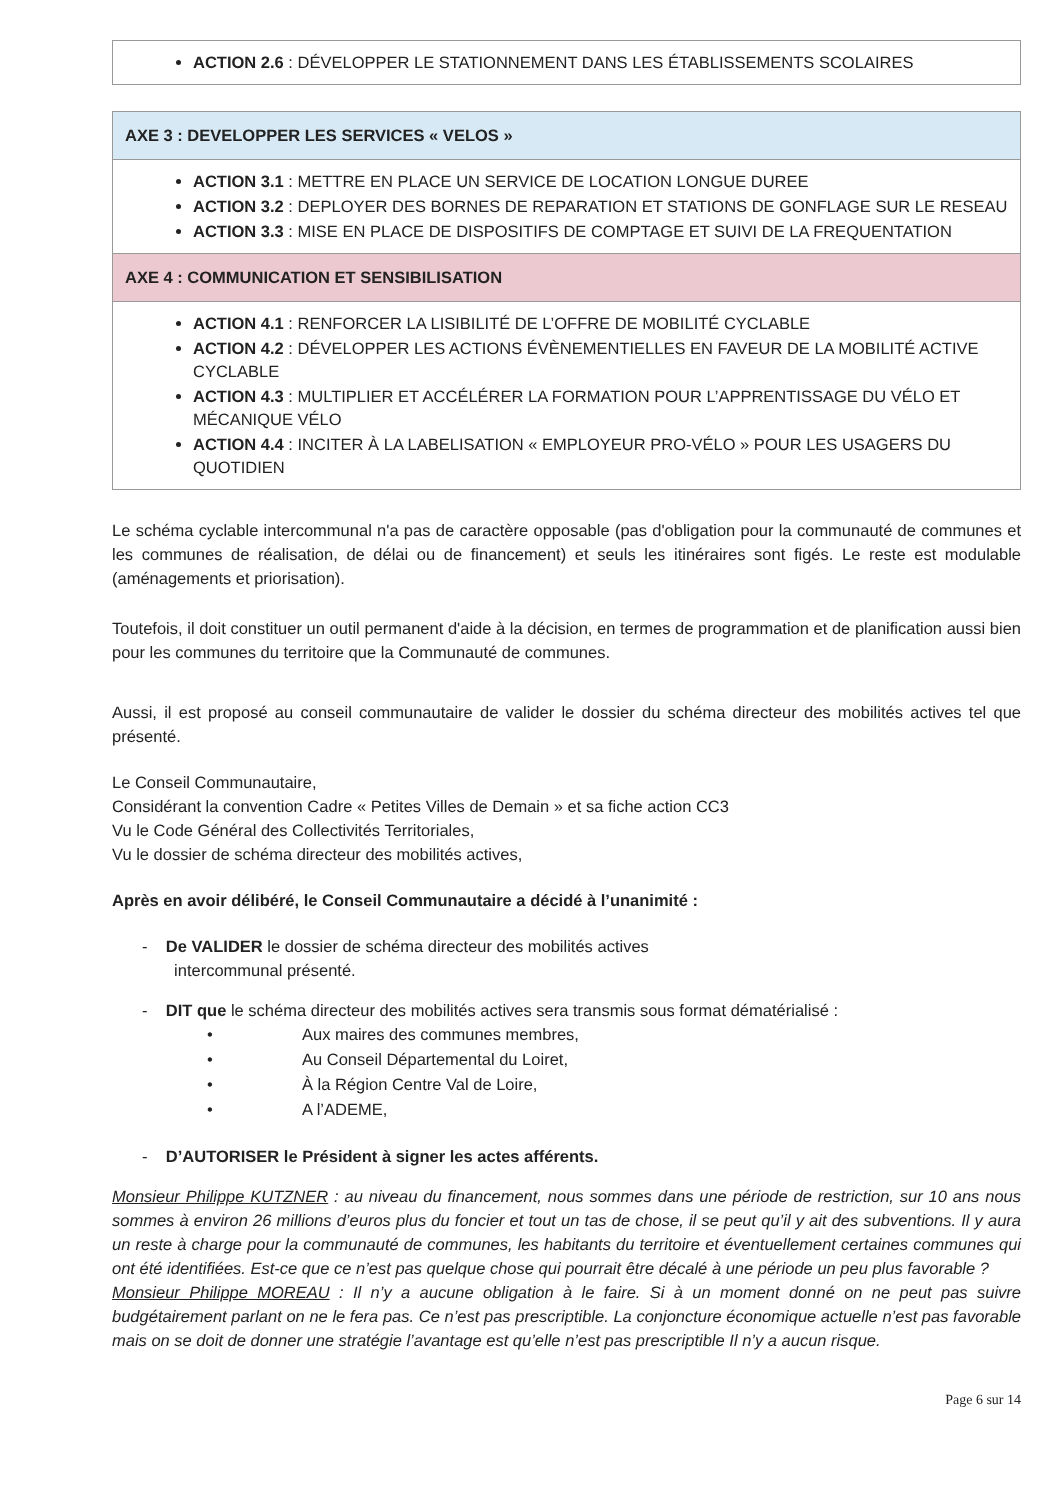ACTION 2.6 : DÉVELOPPER LE STATIONNEMENT DANS LES ÉTABLISSEMENTS SCOLAIRES
AXE 3 : DEVELOPPER LES SERVICES « VELOS »
ACTION 3.1 : METTRE EN PLACE UN SERVICE DE LOCATION LONGUE DUREE
ACTION 3.2 : DEPLOYER DES BORNES DE REPARATION ET STATIONS DE GONFLAGE SUR LE RESEAU
ACTION 3.3 : MISE EN PLACE DE DISPOSITIFS DE COMPTAGE ET SUIVI DE LA FREQUENTATION
AXE 4 : COMMUNICATION ET SENSIBILISATION
ACTION 4.1 : RENFORCER LA LISIBILITÉ DE L’OFFRE DE MOBILITÉ CYCLABLE
ACTION 4.2 : DÉVELOPPER LES ACTIONS ÉVÈNEMENTIELLES EN FAVEUR DE LA MOBILITÉ ACTIVE CYCLABLE
ACTION 4.3 : MULTIPLIER ET ACCÉLÉRER LA FORMATION POUR L’APPRENTISSAGE DU VÉLO ET MÉCANIQUE VÉLO
ACTION 4.4 : INCITER À LA LABELISATION « EMPLOYEUR PRO-VÉLO » POUR LES USAGERS DU QUOTIDIEN
Le schéma cyclable intercommunal n'a pas de caractère opposable (pas d'obligation pour la communauté de communes et les communes de réalisation, de délai ou de financement) et seuls les itinéraires sont figés. Le reste est modulable (aménagements et priorisation).
Toutefois, il doit constituer un outil permanent d'aide à la décision, en termes de programmation et de planification aussi bien pour les communes du territoire que la Communauté de communes.
Aussi, il est proposé au conseil communautaire de valider le dossier du schéma directeur des mobilités actives tel que présenté.
Le Conseil Communautaire,
Considérant la convention Cadre « Petites Villes de Demain » et sa fiche action CC3
Vu le Code Général des Collectivités Territoriales,
Vu le dossier de schéma directeur des mobilités actives,
Après en avoir délibéré, le Conseil Communautaire a décidé à l’unanimité :
- De VALIDER le dossier de schéma directeur des mobilités actives
intercommunal présenté.
- DIT que le schéma directeur des mobilités actives sera transmis sous format dématérialisé :
• Aux maires des communes membres,
• Au Conseil Départemental du Loiret,
• À la Région Centre Val de Loire,
• A l’ADEME,
- D’AUTORISER le Président à signer les actes afférents.
Monsieur Philippe KUTZNER : au niveau du financement, nous sommes dans une période de restriction, sur 10 ans nous sommes à environ 26 millions d’euros plus du foncier et tout un tas de chose, il se peut qu’il y ait des subventions. Il y aura un reste à charge pour la communauté de communes, les habitants du territoire et éventuellement certaines communes qui ont été identifiées. Est-ce que ce n’est pas quelque chose qui pourrait être décalé à une période un peu plus favorable ?
Monsieur Philippe MOREAU : Il n’y a aucune obligation à le faire. Si à un moment donné on ne peut pas suivre budgétairement parlant on ne le fera pas. Ce n’est pas prescriptible. La conjoncture économique actuelle n’est pas favorable mais on se doit de donner une stratégie l’avantage est qu’elle n’est pas prescriptible Il n’y a aucun risque.
Page 6 sur 14